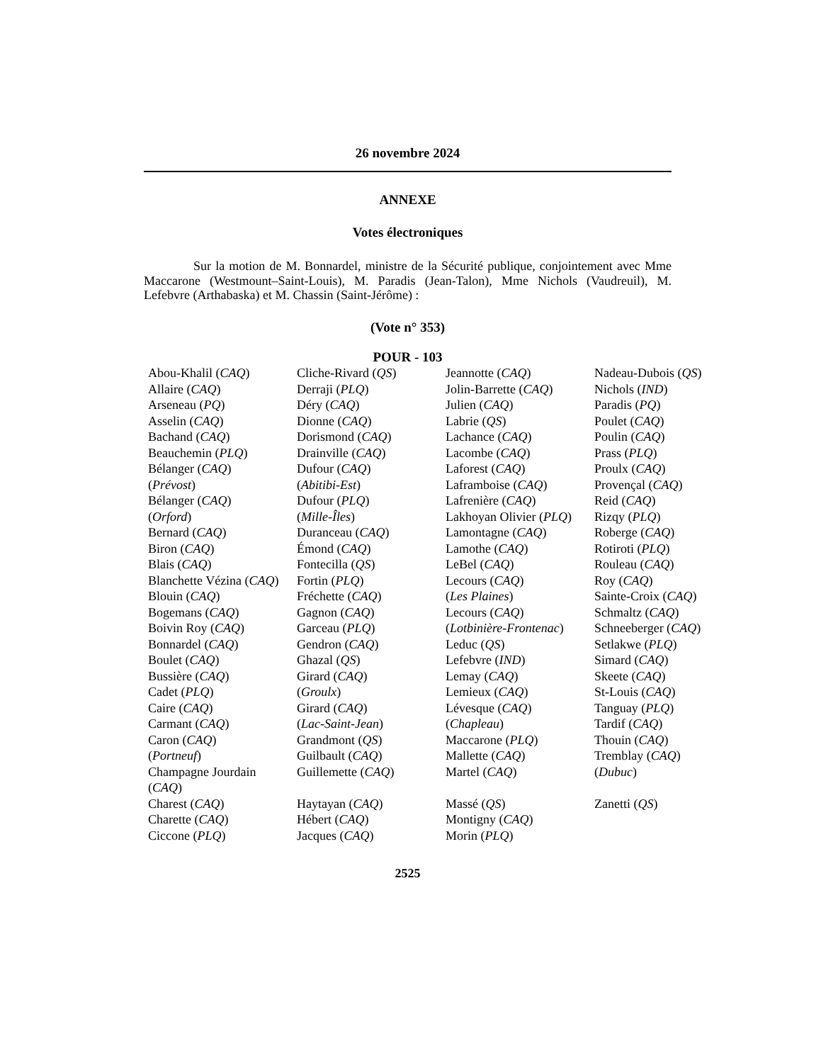26 novembre 2024
ANNEXE
Votes électroniques
Sur la motion de M. Bonnardel, ministre de la Sécurité publique, conjointement avec Mme Maccarone (Westmount–Saint-Louis), M. Paradis (Jean-Talon), Mme Nichols (Vaudreuil), M. Lefebvre (Arthabaska) et M. Chassin (Saint-Jérôme) :
(Vote n° 353)
POUR - 103
| Abou-Khalil ( CAQ ) | Cliche-Rivard ( QS ) | Jeannotte ( CAQ ) | Nadeau-Dubois ( QS ) |
| Allaire ( CAQ ) | Derraji ( PLQ ) | Jolin-Barrette ( CAQ ) | Nichols ( IND ) |
| Arseneau ( PQ ) | Déry ( CAQ ) | Julien ( CAQ ) | Paradis ( PQ ) |
| Asselin ( CAQ ) | Dionne ( CAQ ) | Labrie ( QS ) | Poulet ( CAQ ) |
| Bachand ( CAQ ) | Dorismond ( CAQ ) | Lachance ( CAQ ) | Poulin ( CAQ ) |
| Beauchemin ( PLQ ) | Drainville ( CAQ ) | Lacombe ( CAQ ) | Prass ( PLQ ) |
| Bélanger ( CAQ ) | Dufour ( CAQ ) | Laforest ( CAQ ) | Proulx ( CAQ ) |
| ( Prévost ) | ( Abitibi-Est ) | Laframboise ( CAQ ) | Provençal ( CAQ ) |
| Bélanger ( CAQ ) | Dufour ( PLQ ) | Lafrenière ( CAQ ) | Reid ( CAQ ) |
| ( Orford ) | ( Mille-Îles ) | Lakhoyan Olivier ( PLQ ) | Rizqy ( PLQ ) |
| Bernard ( CAQ ) | Duranceau ( CAQ ) | Lamontagne ( CAQ ) | Roberge ( CAQ ) |
| Biron ( CAQ ) | Émond ( CAQ ) | Lamothe ( CAQ ) | Rotiroti ( PLQ ) |
| Blais ( CAQ ) | Fontecilla ( QS ) | LeBel ( CAQ ) | Rouleau ( CAQ ) |
| Blanchette Vézina ( CAQ ) | Fortin ( PLQ ) | Lecours ( CAQ ) | Roy ( CAQ ) |
| Blouin ( CAQ ) | Fréchette ( CAQ ) | ( Les Plaines ) | Sainte-Croix ( CAQ ) |
| Bogemans ( CAQ ) | Gagnon ( CAQ ) | Lecours ( CAQ ) | Schmaltz ( CAQ ) |
| Boivin Roy ( CAQ ) | Garceau ( PLQ ) | ( Lotbinière-Frontenac ) | Schneeberger ( CAQ ) |
| Bonnardel ( CAQ ) | Gendron ( CAQ ) | Leduc ( QS ) | Setlakwe ( PLQ ) |
| Boulet ( CAQ ) | Ghazal ( QS ) | Lefebvre ( IND ) | Simard ( CAQ ) |
| Bussière ( CAQ ) | Girard ( CAQ ) | Lemay ( CAQ ) | Skeete ( CAQ ) |
| Cadet ( PLQ ) | ( Groulx ) | Lemieux ( CAQ ) | St-Louis ( CAQ ) |
| Caire ( CAQ ) | Girard ( CAQ ) | Lévesque ( CAQ ) | Tanguay ( PLQ ) |
| Carmant ( CAQ ) | ( Lac-Saint-Jean ) | ( Chapleau ) | Tardif ( CAQ ) |
| Caron ( CAQ ) | Grandmont ( QS ) | Maccarone ( PLQ ) | Thouin ( CAQ ) |
| ( Portneuf ) | Guilbault ( CAQ ) | Mallette ( CAQ ) | Tremblay ( CAQ ) |
| Champagne Jourdain ( CAQ ) | Guillemette ( CAQ ) | Martel ( CAQ ) | ( Dubuc ) |
| Charest ( CAQ ) | Haytayan ( CAQ ) | Massé ( QS ) | Zanetti ( QS ) |
| Charette ( CAQ ) | Hébert ( CAQ ) | Montigny ( CAQ ) | |
| Ciccone ( PLQ ) | Jacques ( CAQ ) | Morin ( PLQ ) | |
2525